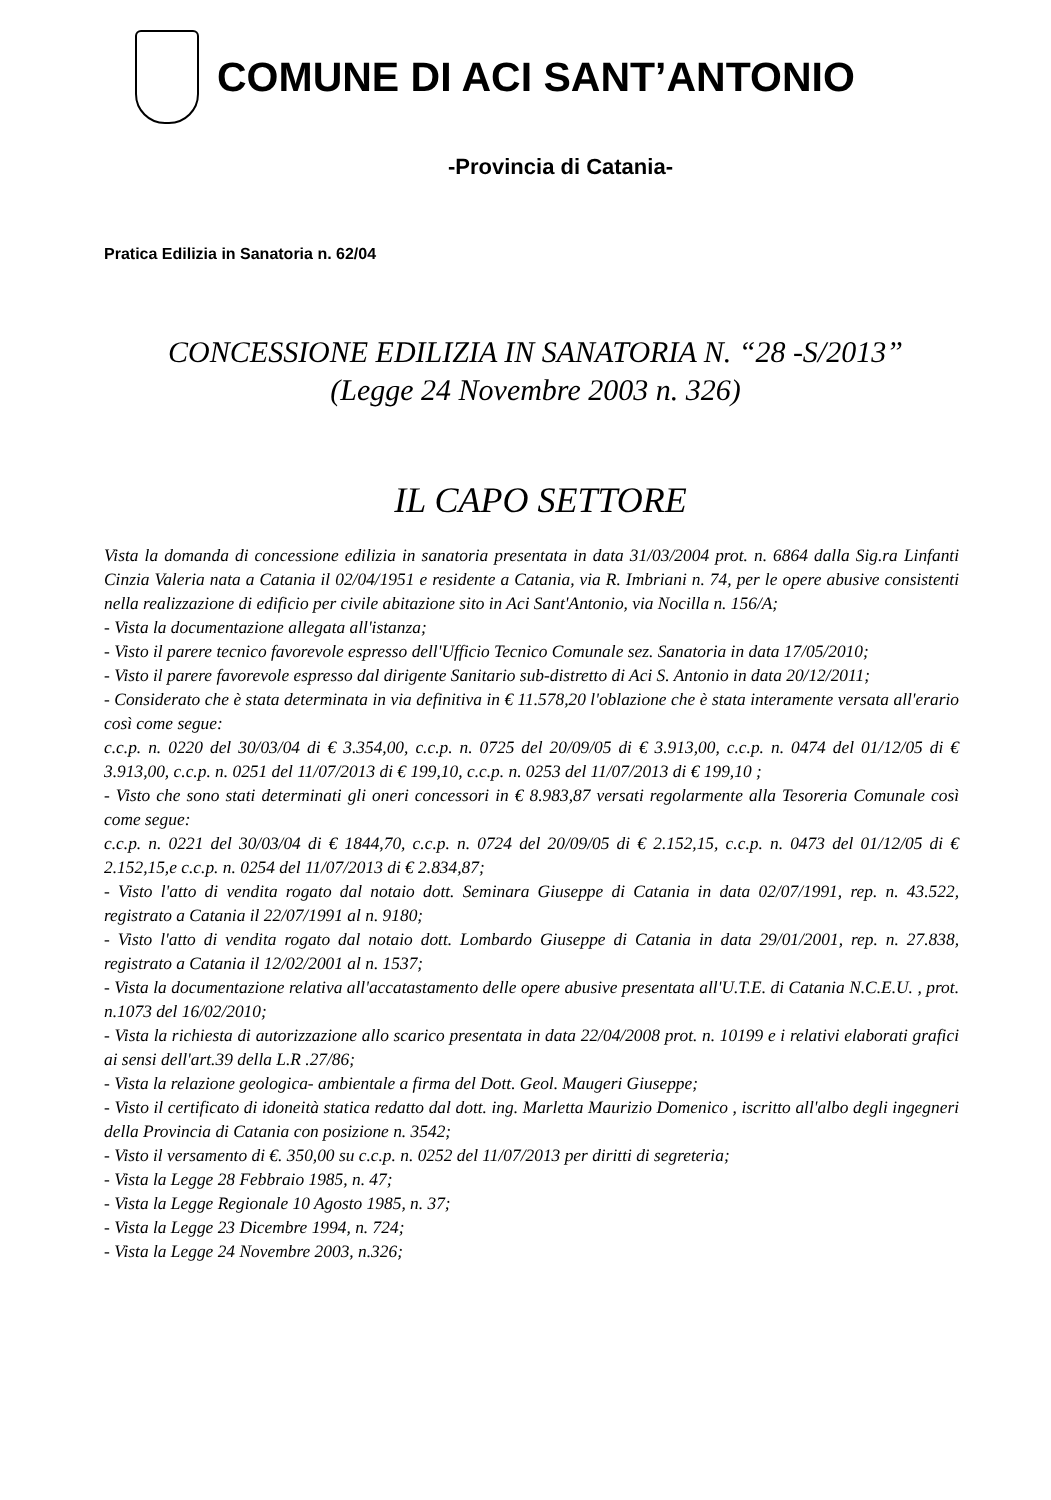COMUNE DI ACI SANT’ANTONIO
-Provincia di Catania-
Pratica Edilizia in Sanatoria n. 62/04
CONCESSIONE EDILIZIA IN SANATORIA N. “28 -S/2013”
(Legge 24 Novembre 2003 n. 326)
IL CAPO SETTORE
Vista la domanda di concessione edilizia in sanatoria presentata in data 31/03/2004 prot. n. 6864 dalla Sig.ra Linfanti Cinzia Valeria nata a Catania il 02/04/1951 e residente a Catania, via R. Imbriani n. 74, per le opere abusive consistenti nella realizzazione di edificio per civile abitazione sito in Aci Sant'Antonio, via Nocilla n. 156/A;
- Vista la documentazione allegata all'istanza;
- Visto il parere tecnico favorevole espresso dell'Ufficio Tecnico Comunale sez. Sanatoria in data 17/05/2010;
- Visto il parere favorevole espresso dal dirigente Sanitario sub-distretto di Aci S. Antonio in data 20/12/2011;
- Considerato che è stata determinata in via definitiva in € 11.578,20 l'oblazione che è stata interamente versata all'erario così come segue:
c.c.p. n. 0220 del 30/03/04 di € 3.354,00, c.c.p. n. 0725 del 20/09/05 di € 3.913,00, c.c.p. n. 0474 del 01/12/05 di € 3.913,00, c.c.p. n. 0251 del 11/07/2013 di € 199,10, c.c.p. n. 0253 del 11/07/2013 di € 199,10 ;
- Visto che sono stati determinati gli oneri concessori in € 8.983,87 versati regolarmente alla Tesoreria Comunale così come segue:
c.c.p. n. 0221 del 30/03/04 di € 1844,70, c.c.p. n. 0724 del 20/09/05 di € 2.152,15, c.c.p. n. 0473 del 01/12/05 di € 2.152,15,e c.c.p. n. 0254 del 11/07/2013 di € 2.834,87;
- Visto l'atto di vendita rogato dal notaio dott. Seminara Giuseppe di Catania in data 02/07/1991, rep. n. 43.522, registrato a Catania il 22/07/1991 al n. 9180;
- Visto l'atto di vendita rogato dal notaio dott. Lombardo Giuseppe di Catania in data 29/01/2001, rep. n. 27.838, registrato a Catania il 12/02/2001 al n. 1537;
- Vista la documentazione relativa all'accatastamento delle opere abusive presentata all'U.T.E. di Catania N.C.E.U. , prot. n.1073 del 16/02/2010;
- Vista la richiesta di autorizzazione allo scarico presentata in data 22/04/2008 prot. n. 10199 e i relativi elaborati grafici ai sensi dell'art.39 della L.R .27/86;
- Vista la relazione geologica- ambientale a firma del Dott. Geol. Maugeri Giuseppe;
- Visto il certificato di idoneità statica redatto dal dott. ing. Marletta Maurizio Domenico , iscritto all'albo degli ingegneri della Provincia di Catania con posizione n. 3542;
- Visto il versamento di €. 350,00 su c.c.p. n. 0252 del 11/07/2013 per diritti di segreteria;
- Vista la Legge 28 Febbraio 1985, n. 47;
- Vista la Legge Regionale 10 Agosto 1985, n. 37;
- Vista la Legge 23 Dicembre 1994, n. 724;
- Vista la Legge 24 Novembre 2003, n.326;